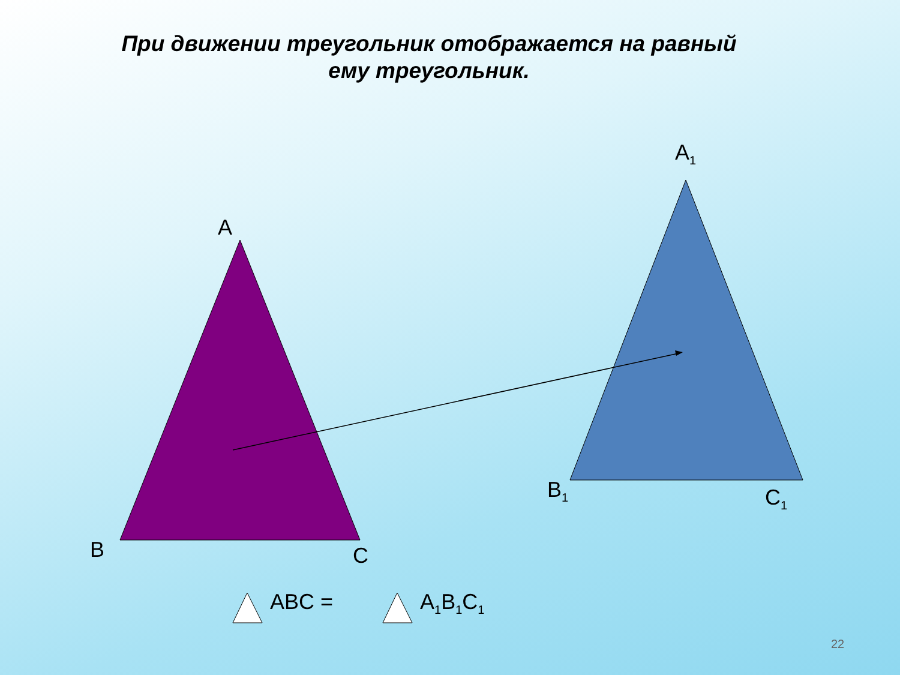При движении треугольник отображается на равный
ему треугольник.
A
B C
A<sub>1</sub>
B<sub>1</sub> C<sub>1</sub>
ABC = A<sub>1</sub>B<sub>1</sub>C<sub>1</sub>
22